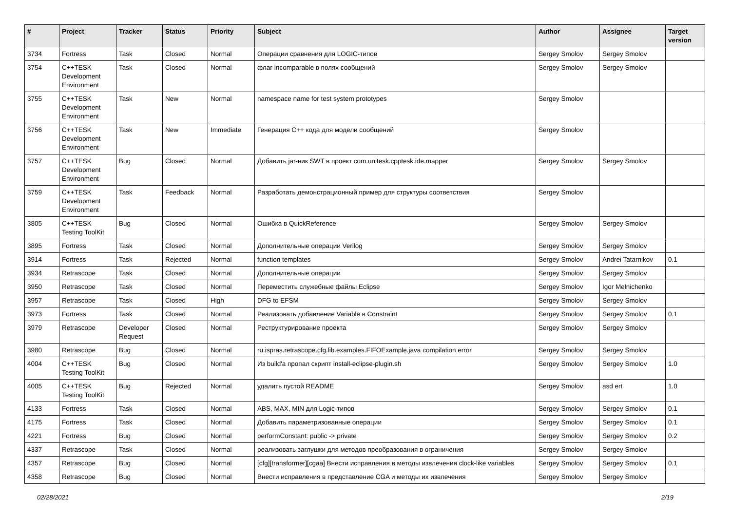| # | Project | Tracker | Status | Priority | Subject | Author | Assignee | Target version |
| --- | --- | --- | --- | --- | --- | --- | --- | --- |
| 3734 | Fortress | Task | Closed | Normal | Операции сравнения для LOGIC-типов | Sergey Smolov | Sergey Smolov | |
| 3754 | C++TESK Development Environment | Task | Closed | Normal | флаг incomparable в полях сообщений | Sergey Smolov | Sergey Smolov | |
| 3755 | C++TESK Development Environment | Task | New | Normal | namespace name for test system prototypes | Sergey Smolov | | |
| 3756 | C++TESK Development Environment | Task | New | Immediate | Генерация С++ кода для модели сообщений | Sergey Smolov | | |
| 3757 | C++TESK Development Environment | Bug | Closed | Normal | Добавить jar-ник SWT в проект com.unitesk.cpptesk.ide.mapper | Sergey Smolov | Sergey Smolov | |
| 3759 | C++TESK Development Environment | Task | Feedback | Normal | Разработать демонстрационный пример для структуры соответствия | Sergey Smolov | | |
| 3805 | C++TESK Testing ToolKit | Bug | Closed | Normal | Ошибка в QuickReference | Sergey Smolov | Sergey Smolov | |
| 3895 | Fortress | Task | Closed | Normal | Дополнительные операции Verilog | Sergey Smolov | Sergey Smolov | |
| 3914 | Fortress | Task | Rejected | Normal | function templates | Sergey Smolov | Andrei Tatarnikov | 0.1 |
| 3934 | Retrascope | Task | Closed | Normal | Дополнительные операции | Sergey Smolov | Sergey Smolov | |
| 3950 | Retrascope | Task | Closed | Normal | Переместить служебные файлы Eclipse | Sergey Smolov | Igor Melnichenko | |
| 3957 | Retrascope | Task | Closed | High | DFG to EFSM | Sergey Smolov | Sergey Smolov | |
| 3973 | Fortress | Task | Closed | Normal | Реализовать добавление Variable в Constraint | Sergey Smolov | Sergey Smolov | 0.1 |
| 3979 | Retrascope | Developer Request | Closed | Normal | Реструктурирование проекта | Sergey Smolov | Sergey Smolov | |
| 3980 | Retrascope | Bug | Closed | Normal | ru.ispras.retrascope.cfg.lib.examples.FIFOExample.java compilation error | Sergey Smolov | Sergey Smolov | |
| 4004 | C++TESK Testing ToolKit | Bug | Closed | Normal | Из build'a пропал скрипт install-eclipse-plugin.sh | Sergey Smolov | Sergey Smolov | 1.0 |
| 4005 | C++TESK Testing ToolKit | Bug | Rejected | Normal | удалить пустой README | Sergey Smolov | asd ert | 1.0 |
| 4133 | Fortress | Task | Closed | Normal | ABS, MAX, MIN для Logic-типов | Sergey Smolov | Sergey Smolov | 0.1 |
| 4175 | Fortress | Task | Closed | Normal | Добавить параметризованные операции | Sergey Smolov | Sergey Smolov | 0.1 |
| 4221 | Fortress | Bug | Closed | Normal | performConstant: public -> private | Sergey Smolov | Sergey Smolov | 0.2 |
| 4337 | Retrascope | Task | Closed | Normal | реализовать заглушки для методов преобразования в ограничения | Sergey Smolov | Sergey Smolov | |
| 4357 | Retrascope | Bug | Closed | Normal | [cfg][transformer][cgaa] Внести исправления в методы извлечения clock-like variables | Sergey Smolov | Sergey Smolov | 0.1 |
| 4358 | Retrascope | Bug | Closed | Normal | Внести исправления в представление CGA и методы их извлечения | Sergey Smolov | Sergey Smolov | |
02/28/2021 2/19